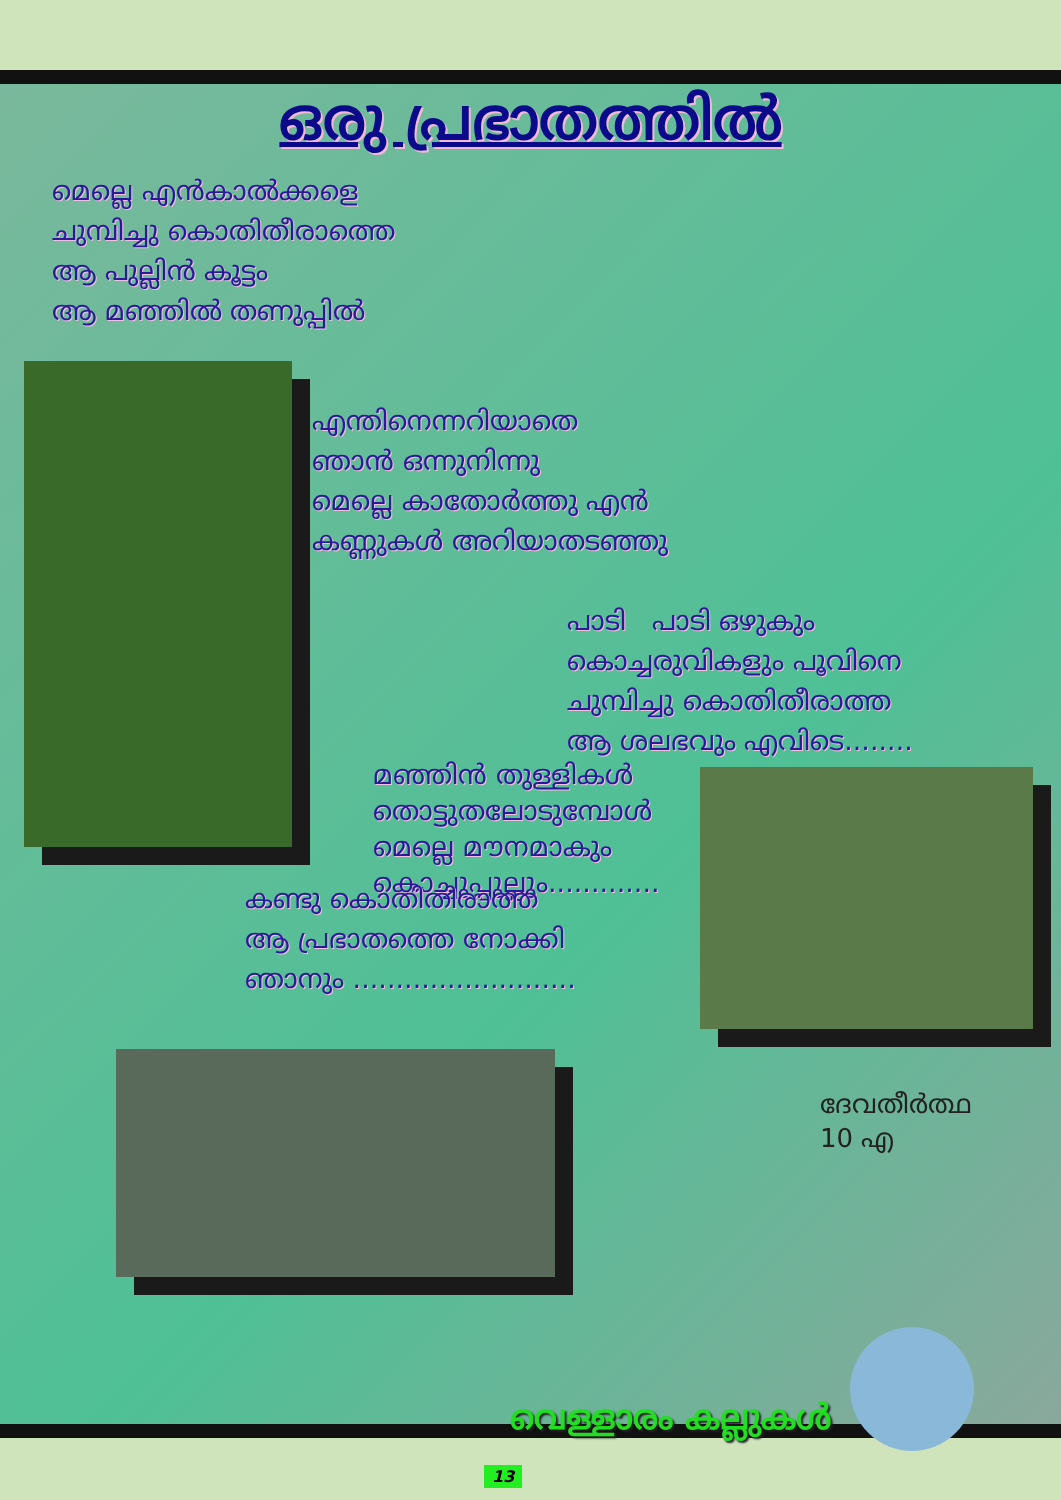ഒരു പ്രഭാതത്തിൽ
മെല്ലെ എൻകാൽക്കളെ
ചുമ്പിച്ചു കൊതിതീരാത്തെ
ആ പുല്ലിൻ കൂട്ടം
ആ മഞ്ഞിൽ തണുപ്പിൽ
എന്തിനെന്നറിയാതെ
ഞാൻ ഒന്നുനിന്നു
മെല്ലെ കാതോർത്തു എൻ
കണ്ണുകൾ അറിയാതടഞ്ഞു
പാടി പാടി ഒഴുകും
കൊച്ചരുവികളും പൂവിനെ
ചുമ്പിച്ചു കൊതിതീരാത്ത
ആ ശലഭവും എവിടെ........
മഞ്ഞിൻ തുള്ളികൾ
തൊട്ടുതലോടുമ്പോൾ
മെല്ലെ മൗനമാകും
കൊച്ചുപ്പുല്ലും.............
കണ്ടു കൊതിതിരാത്ത
ആ പ്രഭാതത്തെ നോക്കി
ഞാനും ..........................
ദേവതീർത്ഥ
10 എ
വെള്ളാരം കല്ലുകൾ
13